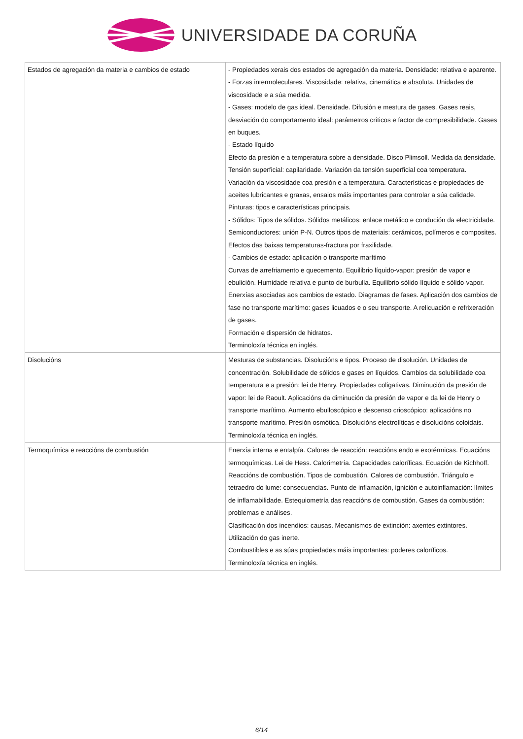UNIVERSIDADE DA CORUÑA
| Estados de agregación da materia e cambios de estado | - Propiedades xerais dos estados de agregación da materia. Densidade: relativa e aparente. - Forzas intermoleculares. Viscosidade: relativa, cinemática e absoluta. Unidades de viscosidade e a súa medida. - Gases: modelo de gas ideal. Densidade. Difusión e mestura de gases. Gases reais, desviación do comportamento ideal: parámetros críticos e factor de compresibilidade. Gases en buques. - Estado líquido Efecto da presión e a temperatura sobre a densidade. Disco Plimsoll. Medida da densidade. Tensión superficial: capilaridade. Variación da tensión superficial coa temperatura. Variación da viscosidade coa presión e a temperatura. Características e propiedades de aceites lubricantes e graxas, ensaios máis importantes para controlar a súa calidade. Pinturas: tipos e características principais. - Sólidos: Tipos de sólidos. Sólidos metálicos: enlace metálico e condución da electricidade. Semiconductores: unión P-N. Outros tipos de materiais: cerámicos, polímeros e composites. Efectos das baixas temperaturas-fractura por fraxilidade. - Cambios de estado: aplicación o transporte marítimo Curvas de arrefriamento e quecemento. Equilibrio líquido-vapor: presión de vapor e ebulición. Humidade relativa e punto de burbulla. Equilibrio sólido-líquido e sólido-vapor. Enerxías asociadas aos cambios de estado. Diagramas de fases. Aplicación dos cambios de fase no transporte marítimo: gases licuados e o seu transporte. A relicuación e refrixeración de gases. Formación e dispersión de hidratos. Terminoloxía técnica en inglés. |
| Disolucións | Mesturas de substancias. Disolucións e tipos. Proceso de disolución. Unidades de concentración. Solubilidade de sólidos e gases en líquidos. Cambios da solubilidade coa temperatura e a presión: lei de Henry. Propiedades coligativas. Diminución da presión de vapor: lei de Raoult. Aplicacións da diminución da presión de vapor e da lei de Henry o transporte marítimo. Aumento ebulloscópico e descenso crioscópico: aplicacións no transporte marítimo. Presión osmótica. Disolucións electrolíticas e disolucións coloidais. Terminoloxía técnica en inglés. |
| Termoquímica e reaccións de combustión | Enerxía interna e entalpía. Calores de reacción: reaccións endo e exotérmicas. Ecuacións termoquímicas. Lei de Hess. Calorimetría. Capacidades caloríficas. Ecuación de Kichhoff. Reaccións de combustión. Tipos de combustión. Calores de combustión. Triángulo e tetraedro do lume: consecuencias. Punto de inflamación, ignición e autoinflamación: límites de inflamabilidade. Estequiometría das reaccións de combustión. Gases da combustión: problemas e análises. Clasificación dos incendios: causas. Mecanismos de extinción: axentes extintores. Utilización do gas inerte. Combustibles e as súas propiedades máis importantes: poderes caloríficos. Terminoloxía técnica en inglés. |
6/14